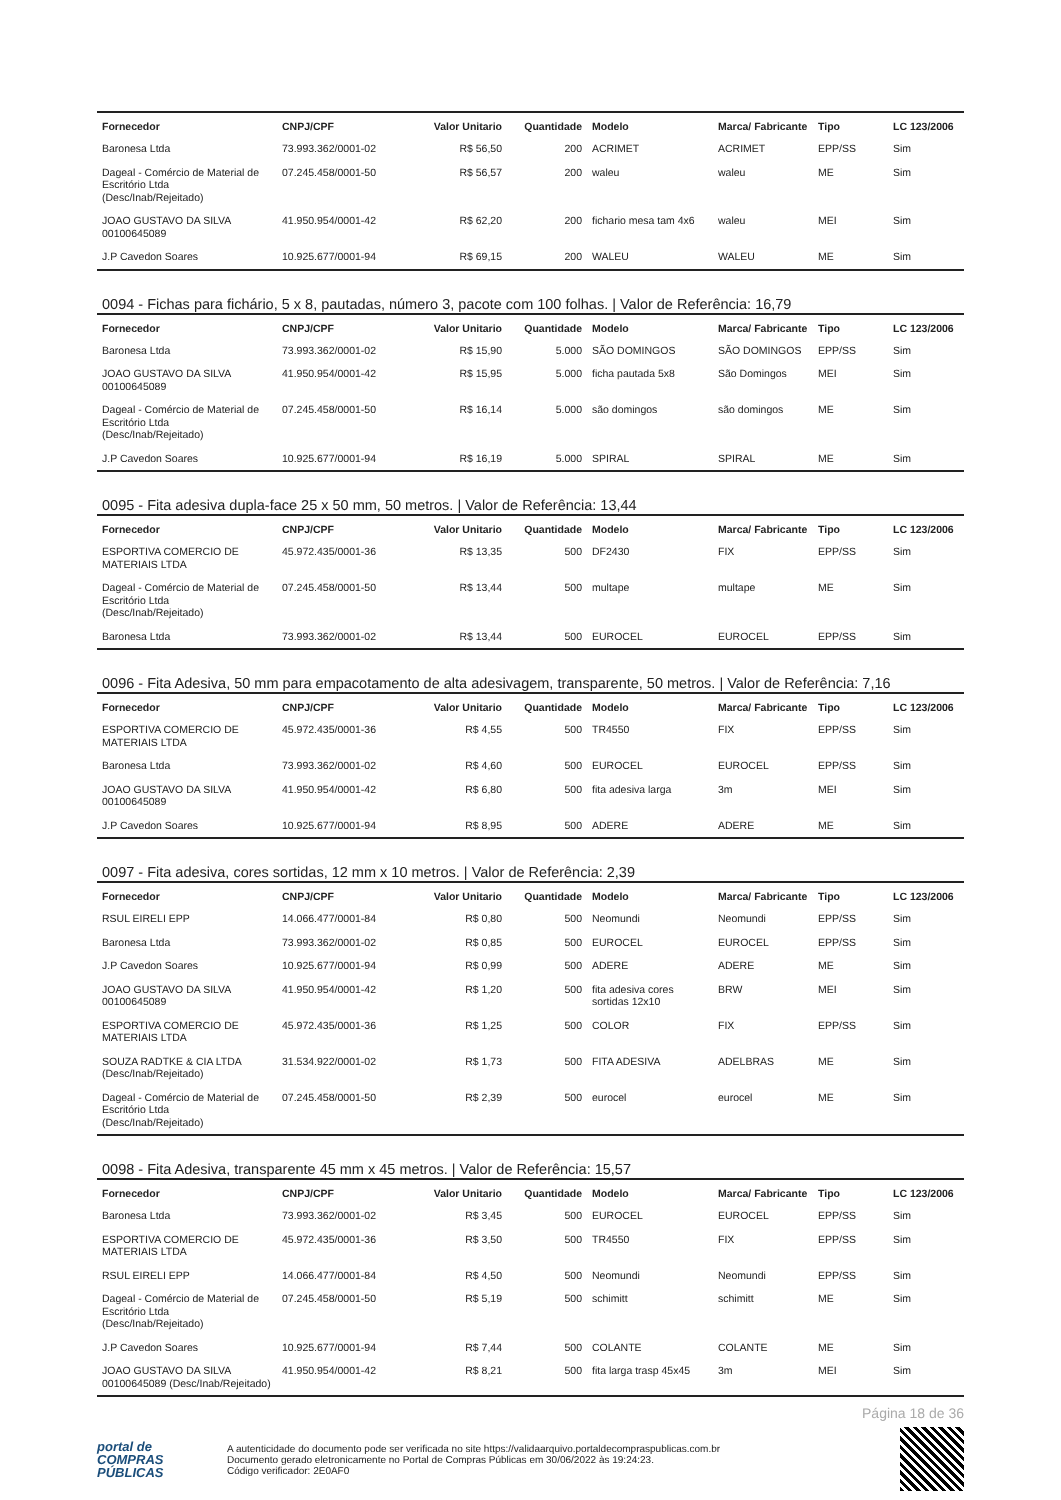| Fornecedor | CNPJ/CPF | Valor Unitario | Quantidade | Modelo | Marca/ Fabricante | Tipo | LC 123/2006 |
| --- | --- | --- | --- | --- | --- | --- | --- |
| Baronesa Ltda | 73.993.362/0001-02 | R$ 56,50 | 200 | ACRIMET | ACRIMET | EPP/SS | Sim |
| Dageal - Comércio de Material de Escritório Ltda (Desc/Inab/Rejeitado) | 07.245.458/0001-50 | R$ 56,57 | 200 | waleu | waleu | ME | Sim |
| JOAO GUSTAVO DA SILVA 00100645089 | 41.950.954/0001-42 | R$ 62,20 | 200 | fichario mesa tam 4x6 | waleu | MEI | Sim |
| J.P Cavedon Soares | 10.925.677/0001-94 | R$ 69,15 | 200 | WALEU | WALEU | ME | Sim |
0094 - Fichas para fichário, 5 x 8, pautadas, número 3, pacote com 100 folhas. | Valor de Referência: 16,79
| Fornecedor | CNPJ/CPF | Valor Unitario | Quantidade | Modelo | Marca/ Fabricante | Tipo | LC 123/2006 |
| --- | --- | --- | --- | --- | --- | --- | --- |
| Baronesa Ltda | 73.993.362/0001-02 | R$ 15,90 | 5.000 | SÃO DOMINGOS | SÃO DOMINGOS | EPP/SS | Sim |
| JOAO GUSTAVO DA SILVA 00100645089 | 41.950.954/0001-42 | R$ 15,95 | 5.000 | ficha pautada 5x8 | São Domingos | MEI | Sim |
| Dageal - Comércio de Material de Escritório Ltda (Desc/Inab/Rejeitado) | 07.245.458/0001-50 | R$ 16,14 | 5.000 | são domingos | são domingos | ME | Sim |
| J.P Cavedon Soares | 10.925.677/0001-94 | R$ 16,19 | 5.000 | SPIRAL | SPIRAL | ME | Sim |
0095 - Fita adesiva dupla-face 25 x 50 mm, 50 metros. | Valor de Referência: 13,44
| Fornecedor | CNPJ/CPF | Valor Unitario | Quantidade | Modelo | Marca/ Fabricante | Tipo | LC 123/2006 |
| --- | --- | --- | --- | --- | --- | --- | --- |
| ESPORTIVA COMERCIO DE MATERIAIS LTDA | 45.972.435/0001-36 | R$ 13,35 | 500 | DF2430 | FIX | EPP/SS | Sim |
| Dageal - Comércio de Material de Escritório Ltda (Desc/Inab/Rejeitado) | 07.245.458/0001-50 | R$ 13,44 | 500 | multape | multape | ME | Sim |
| Baronesa Ltda | 73.993.362/0001-02 | R$ 13,44 | 500 | EUROCEL | EUROCEL | EPP/SS | Sim |
0096 - Fita Adesiva, 50 mm para empacotamento de alta adesivagem, transparente, 50 metros. | Valor de Referência: 7,16
| Fornecedor | CNPJ/CPF | Valor Unitario | Quantidade | Modelo | Marca/ Fabricante | Tipo | LC 123/2006 |
| --- | --- | --- | --- | --- | --- | --- | --- |
| ESPORTIVA COMERCIO DE MATERIAIS LTDA | 45.972.435/0001-36 | R$ 4,55 | 500 | TR4550 | FIX | EPP/SS | Sim |
| Baronesa Ltda | 73.993.362/0001-02 | R$ 4,60 | 500 | EUROCEL | EUROCEL | EPP/SS | Sim |
| JOAO GUSTAVO DA SILVA 00100645089 | 41.950.954/0001-42 | R$ 6,80 | 500 | fita adesiva larga | 3m | MEI | Sim |
| J.P Cavedon Soares | 10.925.677/0001-94 | R$ 8,95 | 500 | ADERE | ADERE | ME | Sim |
0097 - Fita adesiva, cores sortidas, 12 mm x 10 metros. | Valor de Referência: 2,39
| Fornecedor | CNPJ/CPF | Valor Unitario | Quantidade | Modelo | Marca/ Fabricante | Tipo | LC 123/2006 |
| --- | --- | --- | --- | --- | --- | --- | --- |
| RSUL EIRELI EPP | 14.066.477/0001-84 | R$ 0,80 | 500 | Neomundi | Neomundi | EPP/SS | Sim |
| Baronesa Ltda | 73.993.362/0001-02 | R$ 0,85 | 500 | EUROCEL | EUROCEL | EPP/SS | Sim |
| J.P Cavedon Soares | 10.925.677/0001-94 | R$ 0,99 | 500 | ADERE | ADERE | ME | Sim |
| JOAO GUSTAVO DA SILVA 00100645089 | 41.950.954/0001-42 | R$ 1,20 | 500 | fita adesiva cores sortidas 12x10 | BRW | MEI | Sim |
| ESPORTIVA COMERCIO DE MATERIAIS LTDA | 45.972.435/0001-36 | R$ 1,25 | 500 | COLOR | FIX | EPP/SS | Sim |
| SOUZA RADTKE & CIA LTDA (Desc/Inab/Rejeitado) | 31.534.922/0001-02 | R$ 1,73 | 500 | FITA ADESIVA | ADELBRAS | ME | Sim |
| Dageal - Comércio de Material de Escritório Ltda (Desc/Inab/Rejeitado) | 07.245.458/0001-50 | R$ 2,39 | 500 | eurocel | eurocel | ME | Sim |
0098 - Fita Adesiva, transparente 45 mm x 45 metros. | Valor de Referência: 15,57
| Fornecedor | CNPJ/CPF | Valor Unitario | Quantidade | Modelo | Marca/ Fabricante | Tipo | LC 123/2006 |
| --- | --- | --- | --- | --- | --- | --- | --- |
| Baronesa Ltda | 73.993.362/0001-02 | R$ 3,45 | 500 | EUROCEL | EUROCEL | EPP/SS | Sim |
| ESPORTIVA COMERCIO DE MATERIAIS LTDA | 45.972.435/0001-36 | R$ 3,50 | 500 | TR4550 | FIX | EPP/SS | Sim |
| RSUL EIRELI EPP | 14.066.477/0001-84 | R$ 4,50 | 500 | Neomundi | Neomundi | EPP/SS | Sim |
| Dageal - Comércio de Material de Escritório Ltda (Desc/Inab/Rejeitado) | 07.245.458/0001-50 | R$ 5,19 | 500 | schimitt | schimitt | ME | Sim |
| J.P Cavedon Soares | 10.925.677/0001-94 | R$ 7,44 | 500 | COLANTE | COLANTE | ME | Sim |
| JOAO GUSTAVO DA SILVA 00100645089 (Desc/Inab/Rejeitado) | 41.950.954/0001-42 | R$ 8,21 | 500 | fita larga trasp 45x45 | 3m | MEI | Sim |
Página 18 de 36
portal de
COMPRAS
PÚBLICAS
A autenticidade do documento pode ser verificada no site https://validaarquivo.portaldecompraspublicas.com.br
Documento gerado eletronicamente no Portal de Compras Públicas em 30/06/2022 às 19:24:23.
Código verificador: 2E0AF0